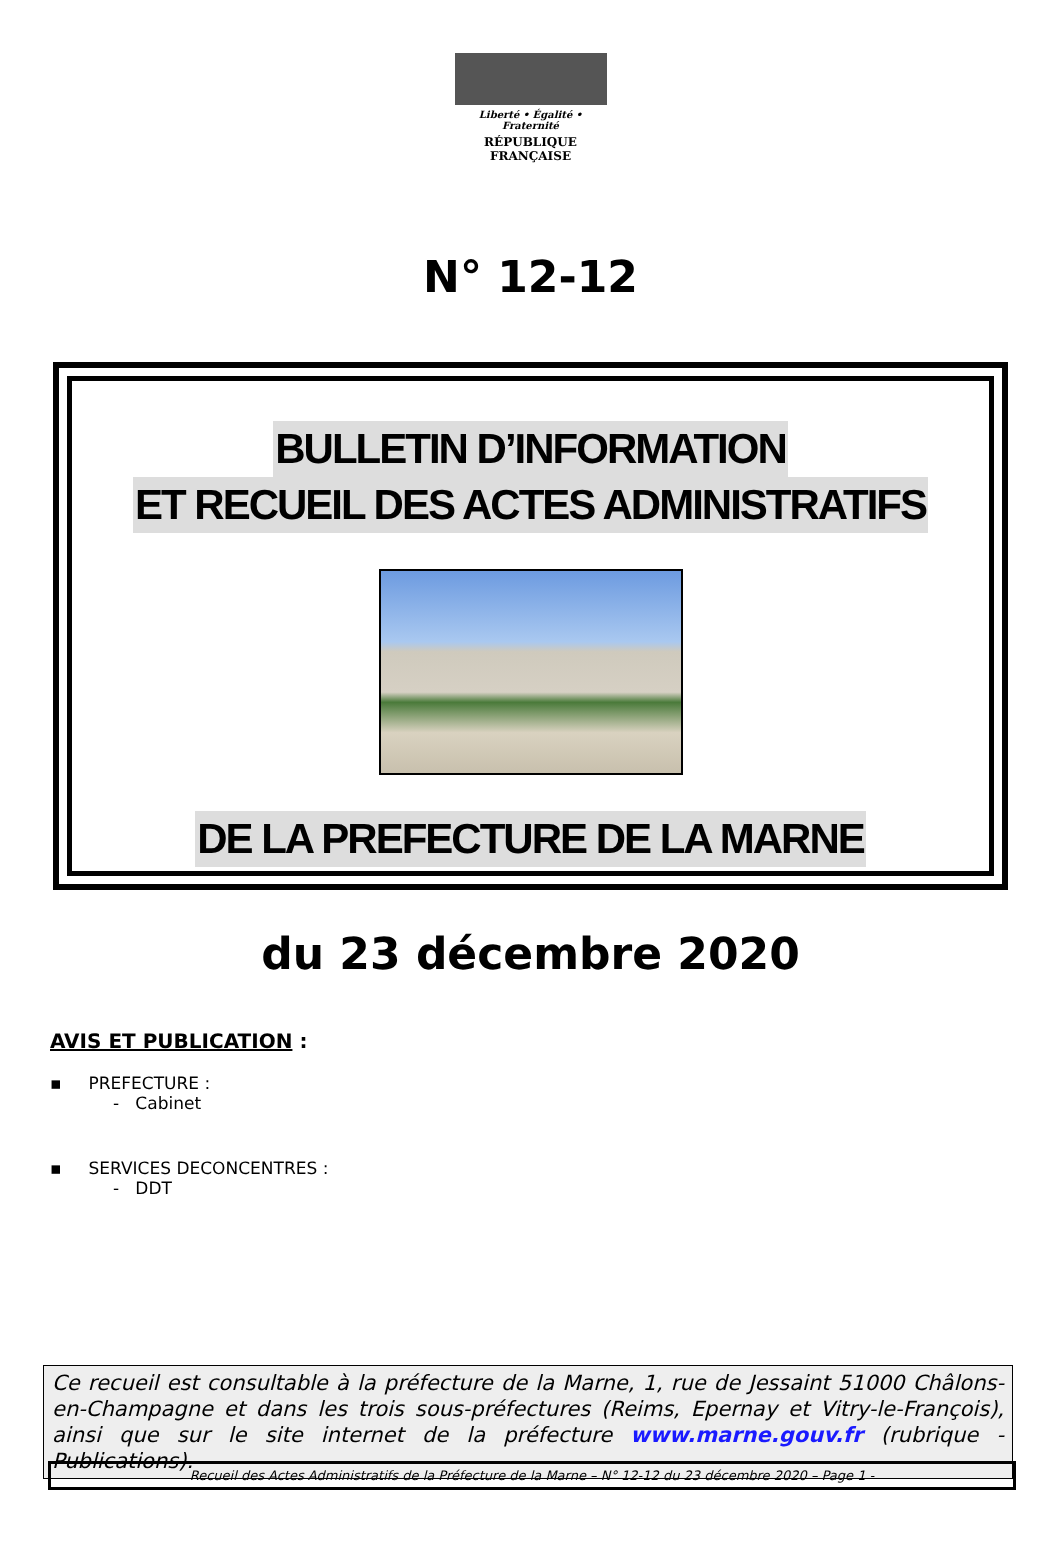Liberté • Égalité • Fraternité
RÉPUBLIQUE FRANÇAISE
N° 12-12
BULLETIN D’INFORMATION
ET RECUEIL DES ACTES ADMINISTRATIFS
DE LA PREFECTURE DE LA MARNE
du 23 décembre 2020
AVIS ET PUBLICATION :
▪ PREFECTURE :
- Cabinet
▪ SERVICES DECONCENTRES :
- DDT
Ce recueil est consultable à la préfecture de la Marne, 1, rue de Jessaint 51000 Châlons-en-Champagne et dans les trois sous-préfectures (Reims, Epernay et Vitry-le-François), ainsi que sur le site internet de la préfecture www.marne.gouv.fr (rubrique - Publications).
Recueil des Actes Administratifs de la Préfecture de la Marne – N° 12-12 du 23 décembre 2020 – Page 1 -